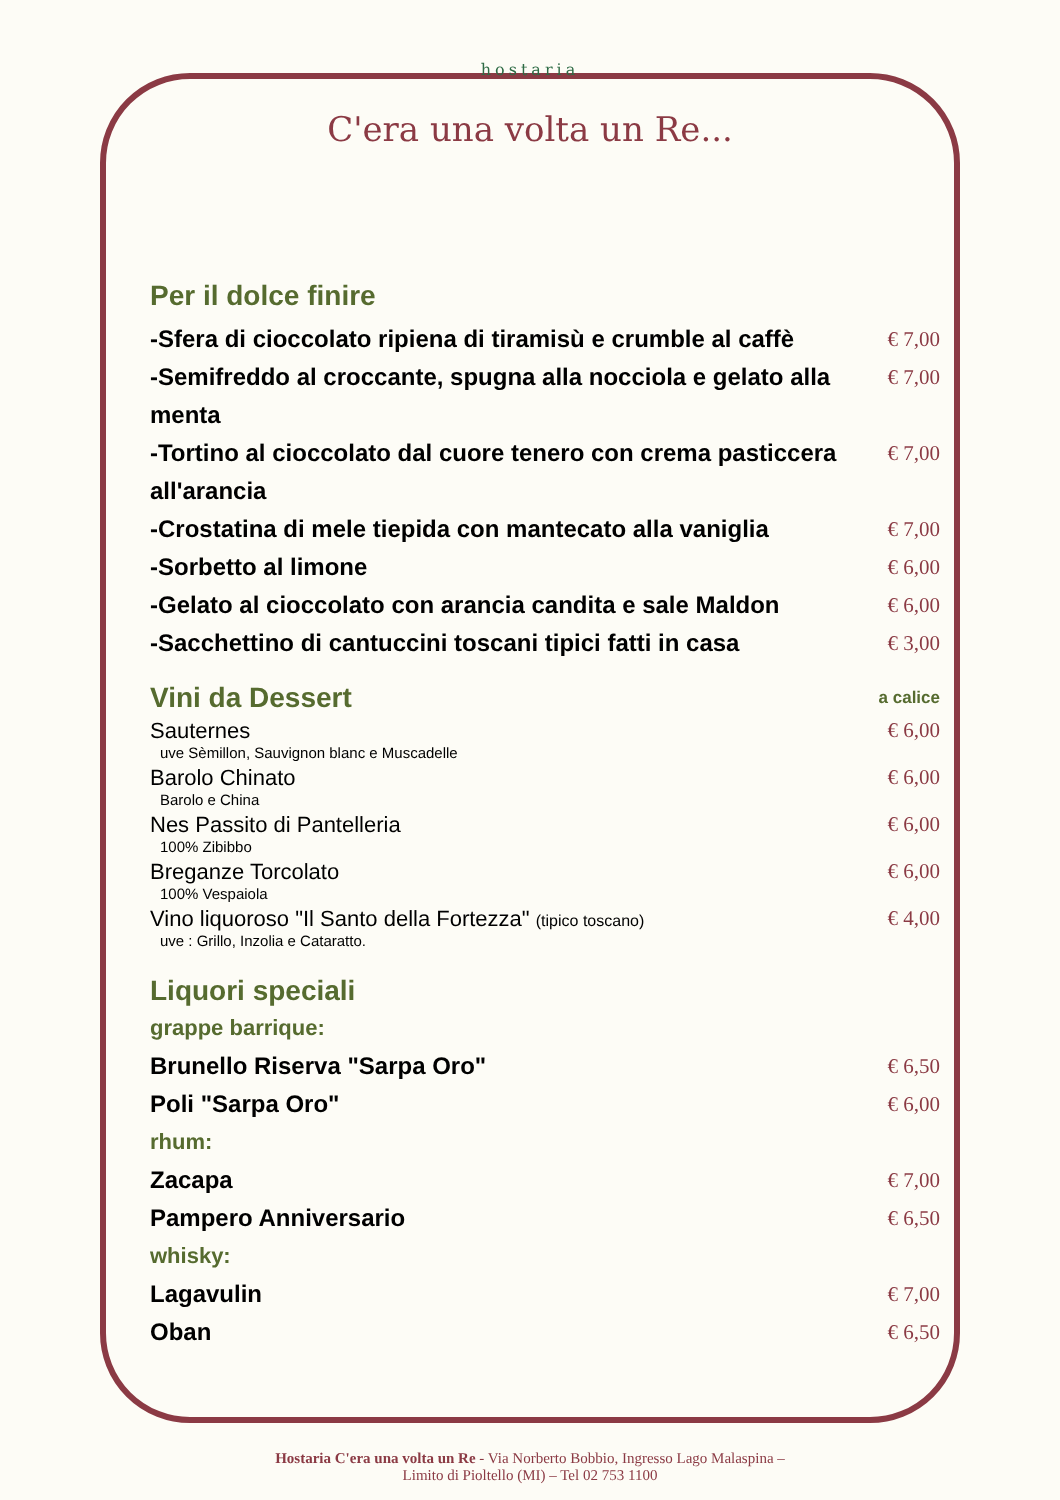hostaria
C'era una volta un Re...
Per il dolce finire
-Sfera di cioccolato ripiena di tiramisù e crumble al caffè € 7,00
-Semifreddo al croccante, spugna alla nocciola e gelato alla menta € 7,00
-Tortino al cioccolato dal cuore tenero con crema pasticcera all'arancia € 7,00
-Crostatina di mele tiepida con mantecato alla vaniglia € 7,00
-Sorbetto al limone € 6,00
-Gelato al cioccolato con arancia candita e sale Maldon € 6,00
-Sacchettino di cantuccini toscani tipici fatti in casa € 3,00
Vini da Dessert
a calice
Sauternes
uve Sèmillon, Sauvignon blanc e Muscadelle € 6,00
Barolo Chinato
Barolo e China € 6,00
Nes Passito di Pantelleria
100% Zibibbo € 6,00
Breganze Torcolato
100% Vespaiola € 6,00
Vino liquoroso "Il Santo della Fortezza" (tipico toscano)
uve : Grillo, Inzolia e Cataratto. € 4,00
Liquori speciali
grappe barrique:
Brunello Riserva "Sarpa Oro" € 6,50
Poli "Sarpa Oro" € 6,00
rhum:
Zacapa € 7,00
Pampero Anniversario € 6,50
whisky:
Lagavulin € 7,00
Oban € 6,50
Hostaria C'era una volta un Re - Via Norberto Bobbio, Ingresso Lago Malaspina –
Limito di Pioltello (MI) – Tel 02 753 1100